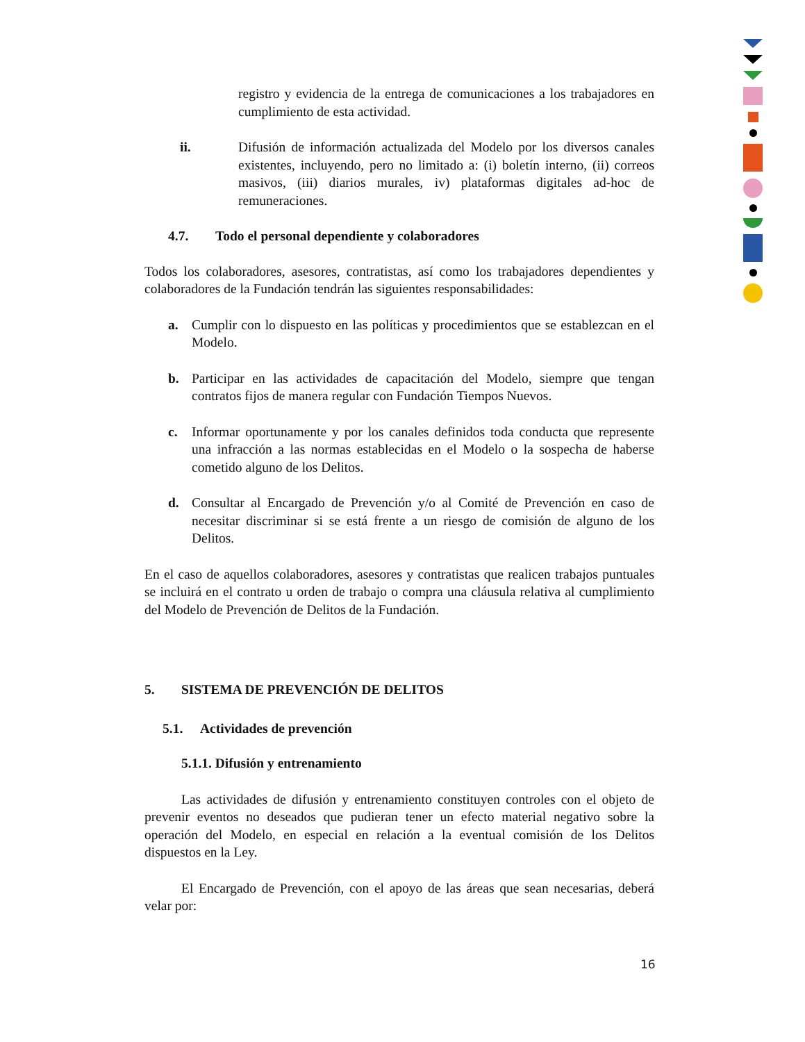registro y evidencia de la entrega de comunicaciones a los trabajadores en cumplimiento de esta actividad.
ii. Difusión de información actualizada del Modelo por los diversos canales existentes, incluyendo, pero no limitado a: (i) boletín interno, (ii) correos masivos, (iii) diarios murales, iv) plataformas digitales ad-hoc de remuneraciones.
4.7. Todo el personal dependiente y colaboradores
Todos los colaboradores, asesores, contratistas, así como los trabajadores dependientes y colaboradores de la Fundación tendrán las siguientes responsabilidades:
a. Cumplir con lo dispuesto en las políticas y procedimientos que se establezcan en el Modelo.
b. Participar en las actividades de capacitación del Modelo, siempre que tengan contratos fijos de manera regular con Fundación Tiempos Nuevos.
c. Informar oportunamente y por los canales definidos toda conducta que represente una infracción a las normas establecidas en el Modelo o la sospecha de haberse cometido alguno de los Delitos.
d. Consultar al Encargado de Prevención y/o al Comité de Prevención en caso de necesitar discriminar si se está frente a un riesgo de comisión de alguno de los Delitos.
En el caso de aquellos colaboradores, asesores y contratistas que realicen trabajos puntuales se incluirá en el contrato u orden de trabajo o compra una cláusula relativa al cumplimiento del Modelo de Prevención de Delitos de la Fundación.
5. SISTEMA DE PREVENCIÓN DE DELITOS
5.1. Actividades de prevención
5.1.1. Difusión y entrenamiento
Las actividades de difusión y entrenamiento constituyen controles con el objeto de prevenir eventos no deseados que pudieran tener un efecto material negativo sobre la operación del Modelo, en especial en relación a la eventual comisión de los Delitos dispuestos en la Ley.
El Encargado de Prevención, con el apoyo de las áreas que sean necesarias, deberá velar por:
16